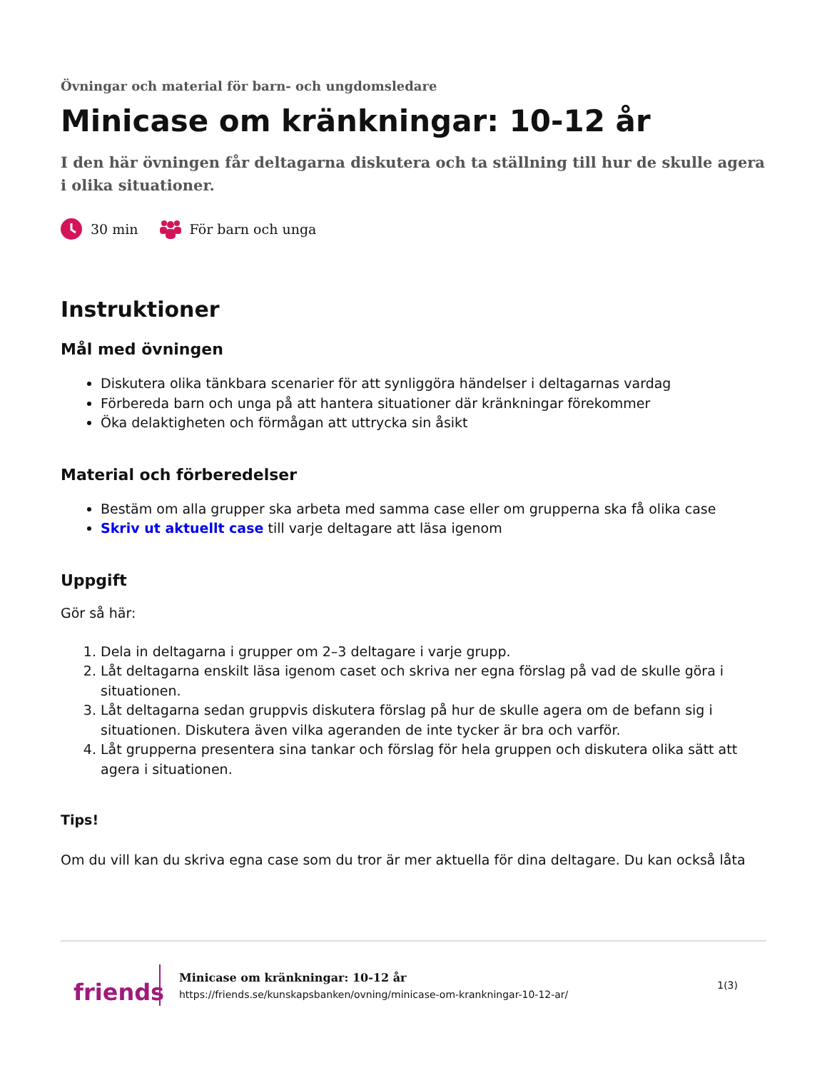Övningar och material för barn- och ungdomsledare
Minicase om kränkningar: 10-12 år
I den här övningen får deltagarna diskutera och ta ställning till hur de skulle agera i olika situationer.
30 min För barn och unga
Instruktioner
Mål med övningen
Diskutera olika tänkbara scenarier för att synliggöra händelser i deltagarnas vardag
Förbereda barn och unga på att hantera situationer där kränkningar förekommer
Öka delaktigheten och förmågan att uttrycka sin åsikt
Material och förberedelser
Bestäm om alla grupper ska arbeta med samma case eller om grupperna ska få olika case
Skriv ut aktuellt case till varje deltagare att läsa igenom
Uppgift
Gör så här:
1. Dela in deltagarna i grupper om 2–3 deltagare i varje grupp.
2. Låt deltagarna enskilt läsa igenom caset och skriva ner egna förslag på vad de skulle göra i situationen.
3. Låt deltagarna sedan gruppvis diskutera förslag på hur de skulle agera om de befann sig i situationen. Diskutera även vilka ageranden de inte tycker är bra och varför.
4. Låt grupperna presentera sina tankar och förslag för hela gruppen och diskutera olika sätt att agera i situationen.
Tips!
Om du vill kan du skriva egna case som du tror är mer aktuella för dina deltagare. Du kan också låta
friends
Minicase om kränkningar: 10-12 år
https://friends.se/kunskapsbanken/ovning/minicase-om-krankningar-10-12-ar/
1(3)